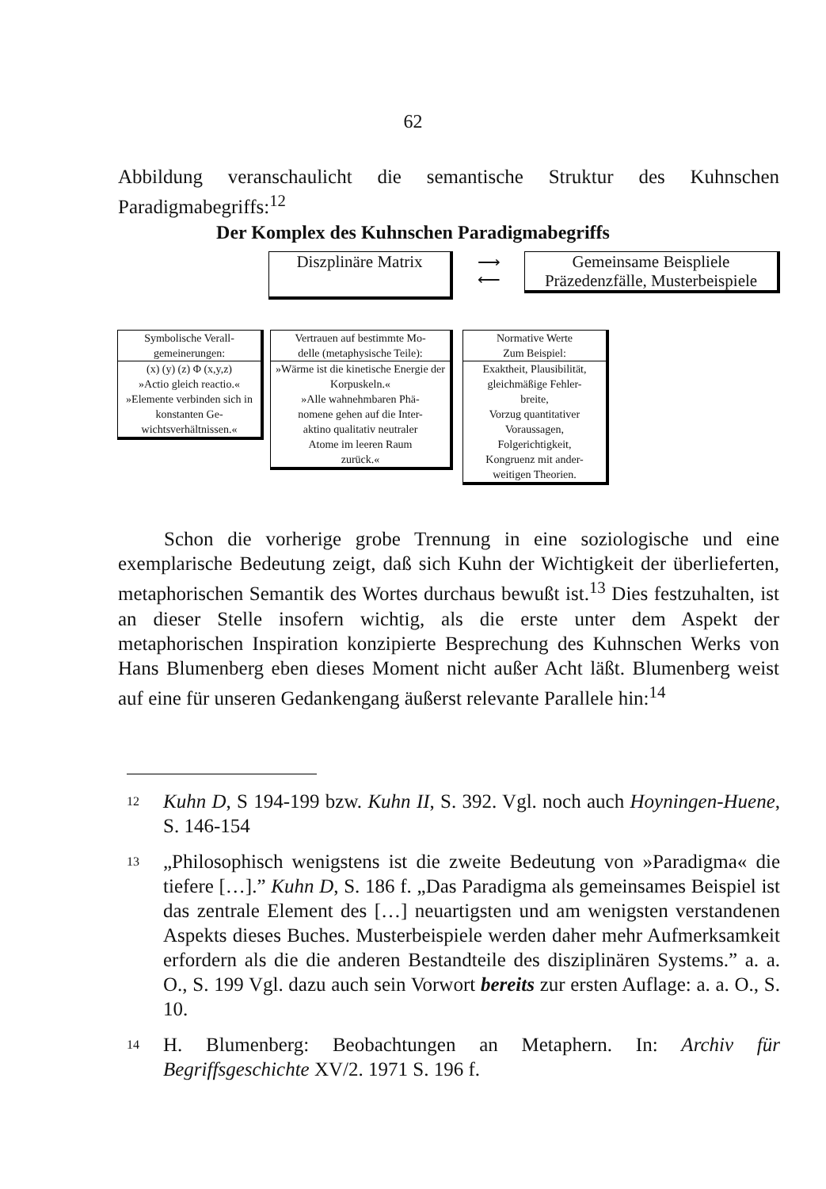62
Abbildung veranschaulicht die semantische Struktur des Kuhnschen Paradigmabegriffs:<sup>12</sup>
Der Komplex des Kuhnschen Paradigmabegriffs
Diszplinäre Matrix
⟶
⟵
Gemeinsame Beispliele
Präzedenzfälle, Musterbeispiele
Symbolische Verall-
gemeinerungen:
(x) (y) (z) Φ (x,y,z)
»Actio gleich reactio.«
»Elemente verbinden sich in konstanten Ge-wichtsverhältnissen.«
Vertrauen auf bestimmte Mo-
delle (metaphysische Teile):
»Wärme ist die kinetische Energie der Korpuskeln.«
»Alle wahnehmbaren Phä-
nomene gehen auf die Inter-
aktino qualitativ neutraler
Atome im leeren Raum
zurück.«
Normative Werte
Zum Beispiel:
Exaktheit, Plausibilität, gleichmäßige Fehler-
breite,
Vorzug quantitativer
Voraussagen,
Folgerichtigkeit,
Kongruenz mit ander-
weitigen Theorien.
Schon die vorherige grobe Trennung in eine soziologische und eine exemplarische Bedeutung zeigt, daß sich Kuhn der Wichtigkeit der überlieferten, metaphorischen Semantik des Wortes durchaus bewußt ist.<sup>13</sup> Dies festzuhalten, ist an dieser Stelle insofern wichtig, als die erste unter dem Aspekt der metaphorischen Inspiration konzipierte Besprechung des Kuhnschen Werks von Hans Blumenberg eben dieses Moment nicht außer Acht läßt. Blumenberg weist auf eine für unseren Gedankengang äußerst relevante Parallele hin:<sup>14</sup>
<sup>12</sup>
Kuhn D, S 194-199 bzw. Kuhn II, S. 392. Vgl. noch auch Hoyningen-Huene, S. 146-154
<sup>13</sup>
„Philosophisch wenigstens ist die zweite Bedeutung von »Paradigma« die tiefere […].” Kuhn D, S. 186 f. „Das Paradigma als gemeinsames Beispiel ist das zentrale Element des […] neuartigsten und am wenigsten verstandenen Aspekts dieses Buches. Musterbeispiele werden daher mehr Aufmerksamkeit erfordern als die die anderen Bestandteile des disziplinären Systems.” a. a. O., S. 199 Vgl. dazu auch sein Vorwort bereits zur ersten Auflage: a. a. O., S. 10.
<sup>14</sup>
H. Blumenberg: Beobachtungen an Metaphern. In: Archiv für Begriffsgeschichte XV/2. 1971 S. 196 f.